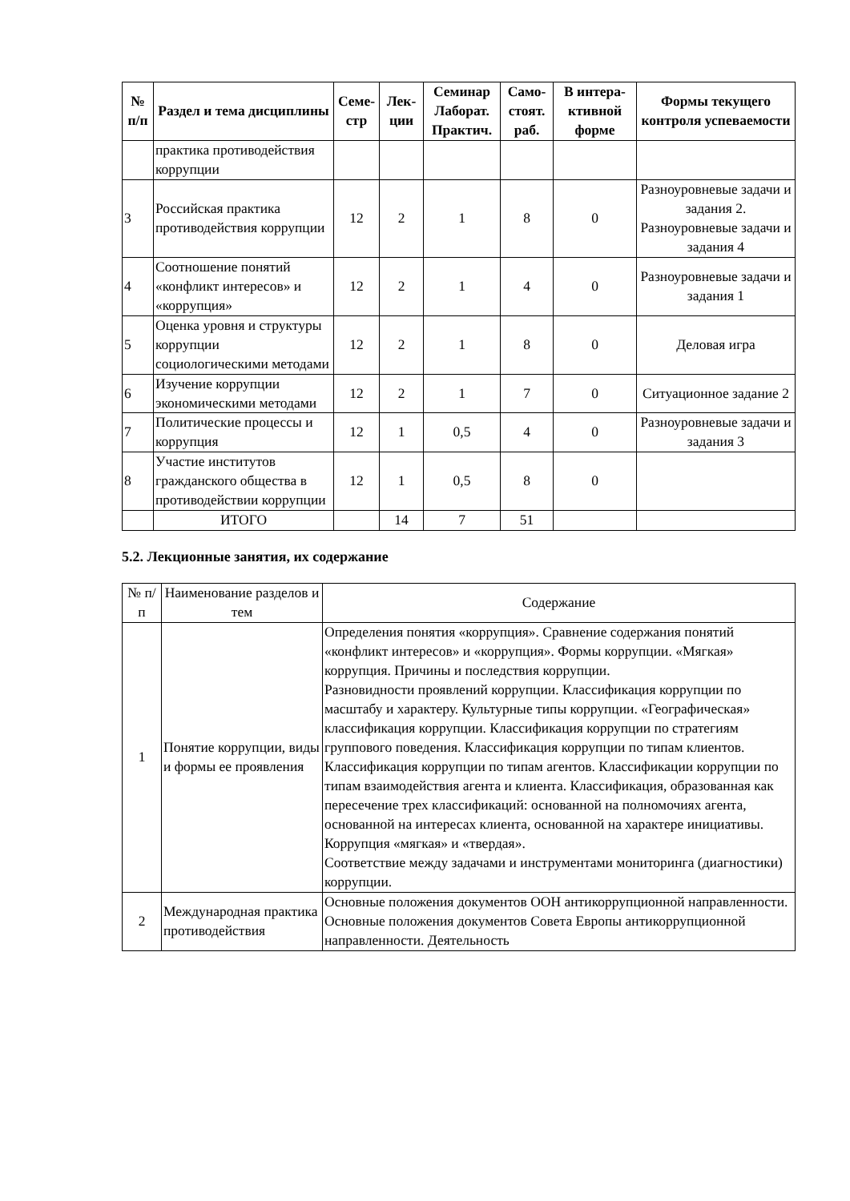| № п/п | Раздел и тема дисциплины | Семе-стр | Лек-ции | Семинар Лаборат. Практич. | Само-стоят. раб. | В интера-ктивной форме | Формы текущего контроля успеваемости |
| --- | --- | --- | --- | --- | --- | --- | --- |
| | практика противодействия коррупции | | | | | | |
| 3 | Российская практика противодействия коррупции | 12 | 2 | 1 | 8 | 0 | Разноуровневые задачи и задания 2. Разноуровневые задачи и задания 4 |
| 4 | Соотношение понятий «конфликт интересов» и «коррупция» | 12 | 2 | 1 | 4 | 0 | Разноуровневые задачи и задания 1 |
| 5 | Оценка уровня и структуры коррупции социологическими методами | 12 | 2 | 1 | 8 | 0 | Деловая игра |
| 6 | Изучение коррупции экономическими методами | 12 | 2 | 1 | 7 | 0 | Ситуационное задание 2 |
| 7 | Политические процессы и коррупция | 12 | 1 | 0,5 | 4 | 0 | Разноуровневые задачи и задания 3 |
| 8 | Участие институтов гражданского общества в противодействии коррупции | 12 | 1 | 0,5 | 8 | 0 | |
| | ИТОГО | | 14 | 7 | 51 | | |
5.2. Лекционные занятия, их содержание
| № п/п | Наименование разделов и тем | Содержание |
| 1 | Понятие коррупции, виды и формы ее проявления | Определения понятия «коррупция». Сравнение содержания понятий «конфликт интересов» и «коррупция». Формы коррупции. «Мягкая» коррупция. Причины и последствия коррупции. Разновидности проявлений коррупции. Классификация коррупции по масштабу и характеру. Культурные типы коррупции. «Географическая» классификация коррупции. Классификация коррупции по стратегиям группового поведения. Классификация коррупции по типам клиентов. Классификация коррупции по типам агентов. Классификации коррупции по типам взаимодействия агента и клиента. Классификация, образованная как пересечение трех классификаций: основанной на полномочиях агента, основанной на интересах клиента, основанной на характере инициативы. Коррупция «мягкая» и «твердая». Соответствие между задачами и инструментами мониторинга (диагностики) коррупции. |
| 2 | Международная практика противодействия | Основные положения документов ООН антикоррупционной направленности. Основные положения документов Совета Европы антикоррупционной направленности. Деятельность |